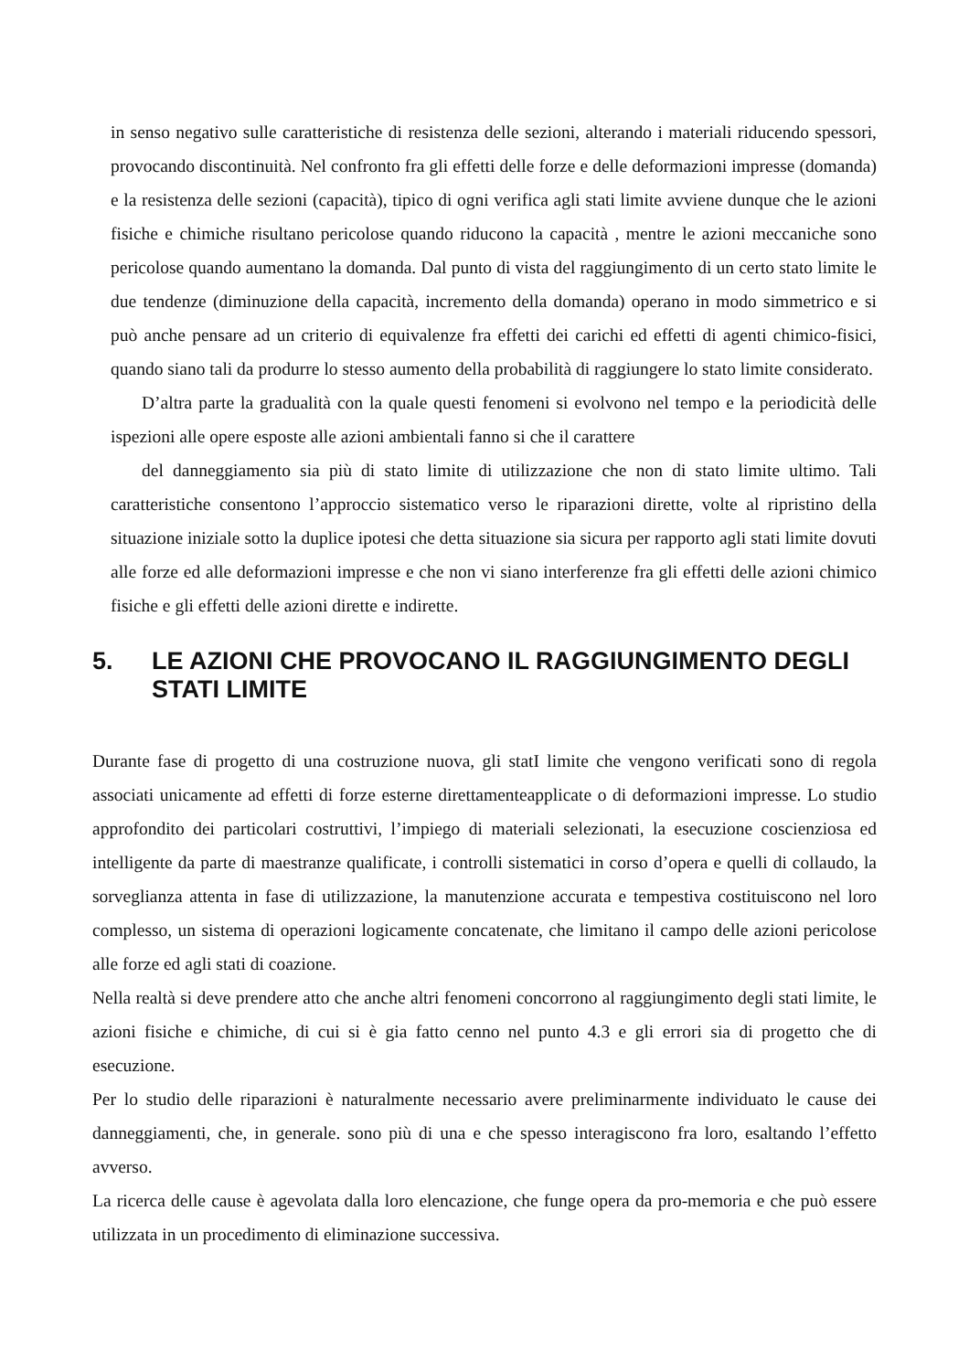in senso negativo sulle caratteristiche di resistenza delle sezioni, alterando i materiali riducendo spessori, provocando discontinuità. Nel confronto fra gli effetti delle forze e delle deformazioni impresse (domanda) e la resistenza delle sezioni (capacità), tipico di ogni verifica agli stati limite avviene dunque che le azioni fisiche e chimiche risultano pericolose quando riducono la capacità , mentre le azioni meccaniche sono pericolose quando aumentano la domanda. Dal punto di vista del raggiungimento di un certo stato limite le due tendenze (diminuzione della capacità, incremento della domanda) operano in modo simmetrico e si può anche pensare ad un criterio di equivalenze fra effetti dei carichi ed effetti di agenti chimico-fisici, quando siano tali da produrre lo stesso aumento della probabilità di raggiungere lo stato limite considerato.
D’altra parte la gradualità con la quale questi fenomeni si evolvono nel tempo e la periodicità delle ispezioni alle opere esposte alle azioni ambientali fanno si che il carattere
del danneggiamento sia più di stato limite di utilizzazione che non di stato limite ultimo. Tali caratteristiche consentono l’approccio sistematico verso le riparazioni dirette, volte al ripristino della situazione iniziale sotto la duplice ipotesi che detta situazione sia sicura per rapporto agli stati limite dovuti alle forze ed alle deformazioni impresse e che non vi siano interferenze fra gli effetti delle azioni chimico fisiche e gli effetti delle azioni dirette e indirette.
5. LE AZIONI CHE PROVOCANO IL RAGGIUNGIMENTO DEGLI STATI LIMITE
Durante fase di progetto di una costruzione nuova, gli statI limite che vengono verificati sono di regola associati unicamente ad effetti di forze esterne direttamenteapplicate o di deformazioni impresse. Lo studio approfondito dei particolari costruttivi, l’impiego di materiali selezionati, la esecuzione coscienziosa ed intelligente da parte di maestranze qualificate, i controlli sistematici in corso d’opera e quelli di collaudo, la sorveglianza attenta in fase di utilizzazione, la manutenzione accurata e tempestiva costituiscono nel loro complesso, un sistema di operazioni logicamente concatenate, che limitano il campo delle azioni pericolose alle forze ed agli stati di coazione.
Nella realtà si deve prendere atto che anche altri fenomeni concorrono al raggiungimento degli stati limite, le azioni fisiche e chimiche, di cui si è gia fatto cenno nel punto 4.3 e gli errori sia di progetto che di esecuzione.
Per lo studio delle riparazioni è naturalmente necessario avere preliminarmente individuato le cause dei danneggiamenti, che, in generale. sono più di una e che spesso interagiscono fra loro, esaltando l’effetto avverso.
La ricerca delle cause è agevolata dalla loro elencazione, che funge opera da pro-memoria e che può essere utilizzata in un procedimento di eliminazione successiva.